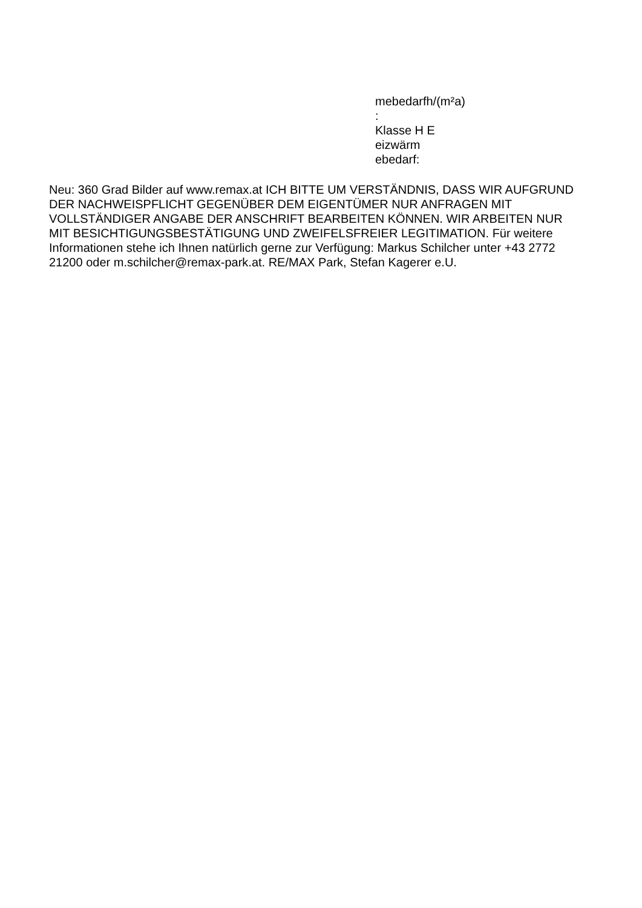mebedarfh/(m²a)
:
Klasse H E
eizwärm
ebedarf:
Neu: 360 Grad Bilder auf www.remax.at ICH BITTE UM VERSTÄNDNIS, DASS WIR AUFGRUND DER NACHWEISPFLICHT GEGENÜBER DEM EIGENTÜMER NUR ANFRAGEN MIT VOLLSTÄNDIGER ANGABE DER ANSCHRIFT BEARBEITEN KÖNNEN. WIR ARBEITEN NUR MIT BESICHTIGUNGSBESTÄTIGUNG UND ZWEIFELSFREIER LEGITIMATION. Für weitere Informationen stehe ich Ihnen natürlich gerne zur Verfügung: Markus Schilcher unter +43 2772 21200 oder m.schilcher@remax-park.at. RE/MAX Park, Stefan Kagerer e.U.